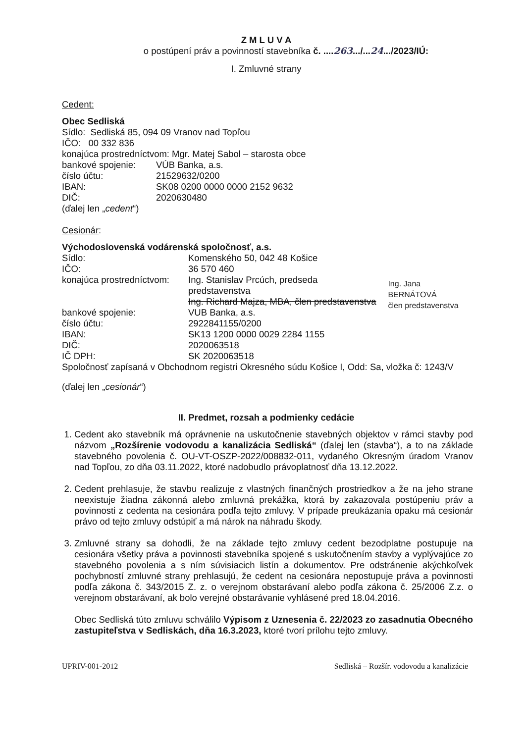Z M L U V A
o postúpení práv a povinností stavebníka č. ....263.../...24.../2023/IÚ:
I. Zmluvné strany
Cedent:
Obec Sedliská
Sídlo: Sedliská 85, 094 09 Vranov nad Topľou
IČO: 00 332 836
konajúca prostredníctvom: Mgr. Matej Sabol – starosta obce
| bankové spojenie: | VÚB Banka, a.s. |
| číslo účtu: | 21529632/0200 |
| IBAN: | SK08 0200 0000 0000 2152 9632 |
| DIČ: | 2020630480 |
(ďalej len „cedent“)
Cesionár:
Východoslovenská vodárenská spoločnosť, a.s.
| Sídlo: | Komenského 50, 042 48 Košice | |
| IČO: | 36 570 460 | |
| konajúca prostredníctvom: | Ing. Stanislav Prcúch, predseda predstavenstva Ing. Richard Majza, MBA, člen predstavenstva | Ing. Jana BERNÁTOVÁ člen predstavenstva |
| bankové spojenie: | VUB Banka, a.s. | |
| číslo účtu: | 2922841155/0200 | |
| IBAN: | SK13 1200 0000 0029 2284 1155 | |
| DIČ: | 2020063518 | |
| IČ DPH: | SK 2020063518 | |
Spoločnosť zapísaná v Obchodnom registri Okresného súdu Košice I, Odd: Sa, vložka č: 1243/V
(ďalej len „cesionár“)
II. Predmet, rozsah a podmienky cedácie
1. Cedent ako stavebník má oprávnenie na uskutočnenie stavebných objektov v rámci stavby pod názvom „Rozšírenie vodovodu a kanalizácia Sedliská“ (ďalej len (stavba“), a to na základe stavebného povolenia č. OU-VT-OSZP-2022/008832-011, vydaného Okresným úradom Vranov nad Topľou, zo dňa 03.11.2022, ktoré nadobudlo právoplatnosť dňa 13.12.2022.
2. Cedent prehlasuje, že stavbu realizuje z vlastných finančných prostriedkov a že na jeho strane neexistuje žiadna zákonná alebo zmluvná prekážka, ktorá by zakazovala postúpeniu práv a povinnosti z cedenta na cesionára podľa tejto zmluvy. V prípade preukázania opaku má cesionár právo od tejto zmluvy odstúpiť a má nárok na náhradu škody.
3. Zmluvné strany sa dohodli, že na základe tejto zmluvy cedent bezodplatne postupuje na cesionára všetky práva a povinnosti stavebníka spojené s uskutočnením stavby a vyplývajúce zo stavebného povolenia a s ním súvisiacich listín a dokumentov. Pre odstránenie akýchkoľvek pochybností zmluvné strany prehlasujú, že cedent na cesionára nepostupuje práva a povinnosti podľa zákona č. 343/2015 Z. z. o verejnom obstarávaní alebo podľa zákona č. 25/2006 Z.z. o verejnom obstarávaní, ak bolo verejné obstarávanie vyhlásené pred 18.04.2016.
Obec Sedliská túto zmluvu schválilo Výpisom z Uznesenia č. 22/2023 zo zasadnutia Obecného zastupiteľstva v Sedliskách, dňa 16.3.2023, ktoré tvorí prílohu tejto zmluvy.
UPRIV-001-2012 Sedliská – Rozšír. vodovodu a kanalizácie